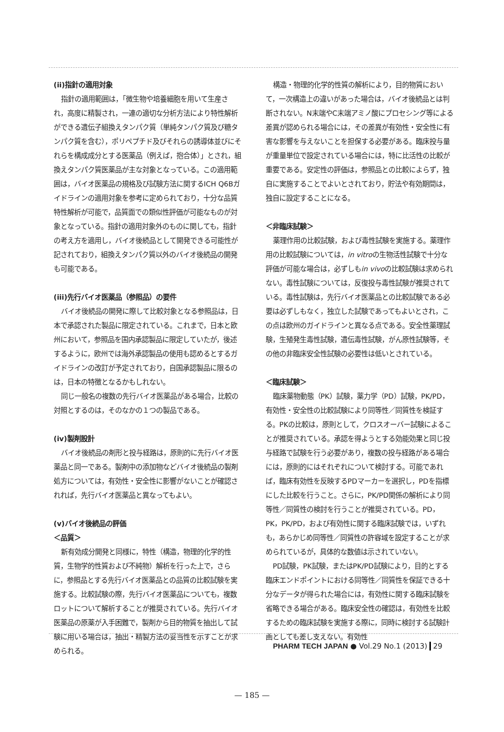(ii)指針の適用対象
指針の適用範囲は，「微生物や培養細胞を用いて生産され，高度に精製され，一連の適切な分析方法により特性解析ができる遺伝子組換えタンパク質（単純タンパク質及び糖タンパク質を含む），ポリペプチド及びそれらの誘導体並びにそれらを構成成分とする医薬品（例えば，抱合体）」とされ，組換えタンパク質医薬品が主な対象となっている。この適用範囲は，バイオ医薬品の規格及び試験方法に関するICH Q6Bガイドラインの適用対象を参考に定められており，十分な品質特性解析が可能で，品質面での類似性評価が可能なものが対象となっている。指針の適用対象外のものに関しても，指針の考え方を適用し，バイオ後続品として開発できる可能性が記されており，組換えタンパク質以外のバイオ後続品の開発も可能である。
(iii)先行バイオ医薬品（参照品）の要件
バイオ後続品の開発に際して比較対象となる参照品は，日本で承認された製品に限定されている。これまで，日本と欧州において，参照品を国内承認製品に限定していたが，後述するように，欧州では海外承認製品の使用も認めるとするガイドラインの改訂が予定されており，自国承認製品に限るのは，日本の特徴となるかもしれない。
同じ一般名の複数の先行バイオ医薬品がある場合，比較の対照とするのは，そのなかの１つの製品である。
(iv)製剤設計
バイオ後続品の剤形と投与経路は，原則的に先行バイオ医薬品と同一である。製剤中の添加物などバイオ後続品の製剤処方については，有効性・安全性に影響がないことが確認されれば，先行バイオ医薬品と異なってもよい。
(v)バイオ後続品の評価
＜品質＞
新有効成分開発と同様に，特性（構造，物理的化学的性質，生物学的性質および不純物）解析を行った上で，さらに，参照品とする先行バイオ医薬品との品質の比較試験を実施する。比較試験の際，先行バイオ医薬品についても，複数ロットについて解析することが推奨されている。先行バイオ医薬品の原薬が入手困難で，製剤から目的物質を抽出して試験に用いる場合は，抽出・精製方法の妥当性を示すことが求められる。
構造・物理的化学的性質の解析により，目的物質において，一次構造上の違いがあった場合は，バイオ後続品とは判断されない。N末端やC末端アミノ酸にプロセシング等による差異が認められる場合には，その差異が有効性・安全性に有害な影響を与えないことを担保する必要がある。臨床投与量が重量単位で設定されている場合には，特に比活性の比較が重要である。安定性の評価は，参照品との比較によらず，独自に実施することでよいとされており，貯法や有効期間は，独自に設定することになる。
＜非臨床試験＞
薬理作用の比較試験，および毒性試験を実施する。薬理作用の比較試験については，in vitroの生物活性試験で十分な評価が可能な場合は，必ずしもin vivoの比較試験は求められない。毒性試験については，反復投与毒性試験が推奨されている。毒性試験は，先行バイオ医薬品との比較試験である必要は必ずしもなく，独立した試験であってもよいとされ，この点は欧州のガイドラインと異なる点である。安全性薬理試験，生殖発生毒性試験，遺伝毒性試験，がん原性試験等，その他の非臨床安全性試験の必要性は低いとされている。
＜臨床試験＞
臨床薬物動態（PK）試験，薬力学（PD）試験，PK/PD，有効性・安全性の比較試験により同等性／同質性を検証する。PKの比較は，原則として，クロスオーバー試験によることが推奨されている。承認を得ようとする効能効果と同じ投与経路で試験を行う必要があり，複数の投与経路がある場合には，原則的にはそれぞれについて検討する。可能であれば，臨床有効性を反映するPDマーカーを選択し，PDを指標にした比較を行うこと。さらに，PK/PD関係の解析により同等性／同質性の検討を行うことが推奨されている。PD，PK，PK/PD，および有効性に関する臨床試験では，いずれも，あらかじめ同等性／同質性の許容域を設定することが求められているが，具体的な数値は示されていない。
PD試験，PK試験，またはPK/PD試験により，目的とする臨床エンドポイントにおける同等性／同質性を保証できる十分なデータが得られた場合には，有効性に関する臨床試験を省略できる場合がある。臨床安全性の確認は，有効性を比較するための臨床試験を実施する際に，同時に検討する試験計画としても差し支えない。有効性
PHARM TECH JAPAN ● Vol.29 No.1 (2013) 29
— 185 —